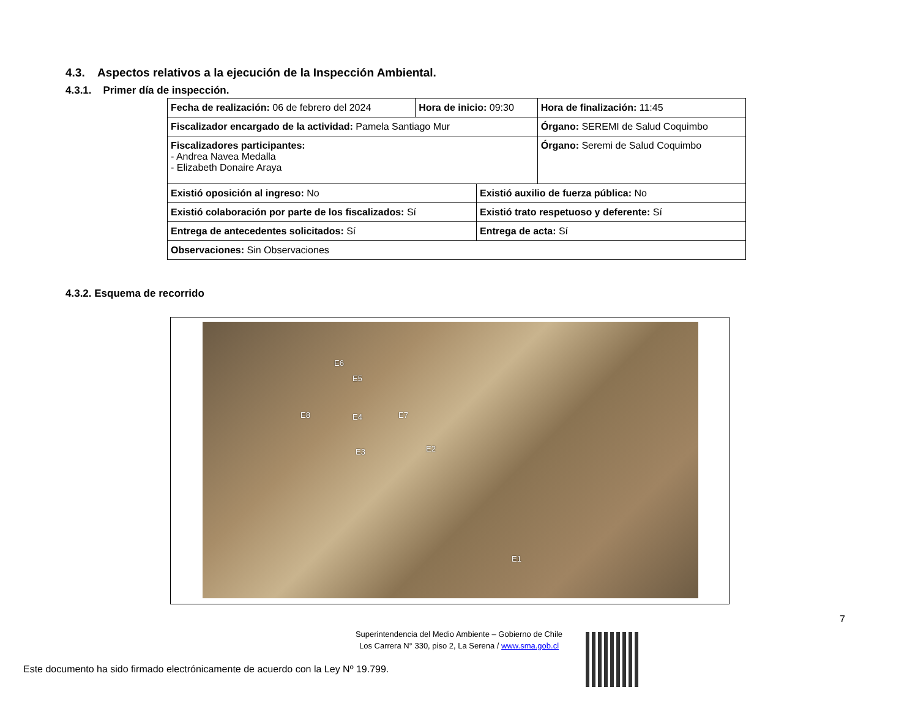4.3. Aspectos relativos a la ejecución de la Inspección Ambiental.
4.3.1. Primer día de inspección.
| Fecha de realización: 06 de febrero del 2024 | Hora de inicio: 09:30 | | Hora de finalización: 11:45 |
| Fiscalizador encargado de la actividad: Pamela Santiago Mur | | | Órgano: SEREMI de Salud Coquimbo |
| Fiscalizadores participantes: - Andrea Navea Medalla - Elizabeth Donaire Araya | | | Órgano: Seremi de Salud Coquimbo |
| Existió oposición al ingreso: No | | Existió auxilio de fuerza pública: No | |
| Existió colaboración por parte de los fiscalizados: Sí | | Existió trato respetuoso y deferente: Sí | |
| Entrega de antecedentes solicitados: Sí | | Entrega de acta: Sí | |
| Observaciones: Sin Observaciones | | | |
4.3.2. Esquema de recorrido
E6
E5
E8 E4 E7
E2 E3
E1
7
Superintendencia del Medio Ambiente – Gobierno de Chile
Los Carrera N° 330, piso 2, La Serena / www.sma.gob.cl
Este documento ha sido firmado electrónicamente de acuerdo con la Ley Nº 19.799.